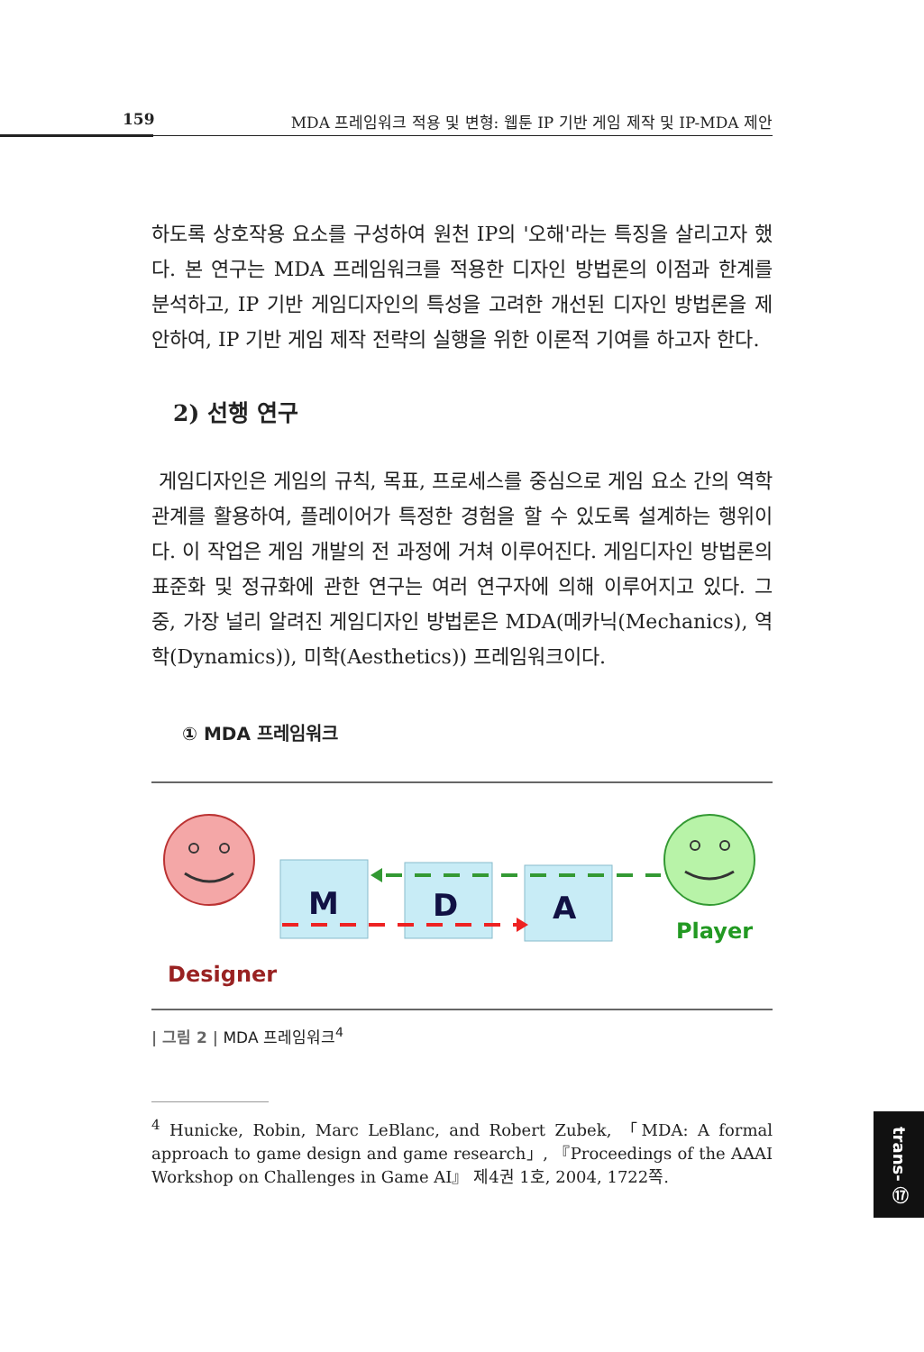159 MDA 프레임워크 적용 및 변형: 웹툰 IP 기반 게임 제작 및 IP-MDA 제안
하도록 상호작용 요소를 구성하여 원천 IP의 '오해'라는 특징을 살리고자 했다. 본 연구는 MDA 프레임워크를 적용한 디자인 방법론의 이점과 한계를 분석하고, IP 기반 게임디자인의 특성을 고려한 개선된 디자인 방법론을 제안하여, IP 기반 게임 제작 전략의 실행을 위한 이론적 기여를 하고자 한다.
2) 선행 연구
게임디자인은 게임의 규칙, 목표, 프로세스를 중심으로 게임 요소 간의 역학 관계를 활용하여, 플레이어가 특정한 경험을 할 수 있도록 설계하는 행위이다. 이 작업은 게임 개발의 전 과정에 거쳐 이루어진다. 게임디자인 방법론의 표준화 및 정규화에 관한 연구는 여러 연구자에 의해 이루어지고 있다. 그 중, 가장 널리 알려진 게임디자인 방법론은 MDA(메카닉(Mechanics), 역학(Dynamics)), 미학(Aesthetics)) 프레임워크이다.
① MDA 프레임워크
M
D
A
Designer
Player
| 그림 2 | MDA 프레임워크<sup>4</sup>
<sup>4</sup> Hunicke, Robin, Marc LeBlanc, and Robert Zubek, 「MDA: A formal approach to game design and game research」, 『Proceedings of the AAAI Workshop on Challenges in Game AI』 제4권 1호, 2004, 1722쪽.
trans- ⑰